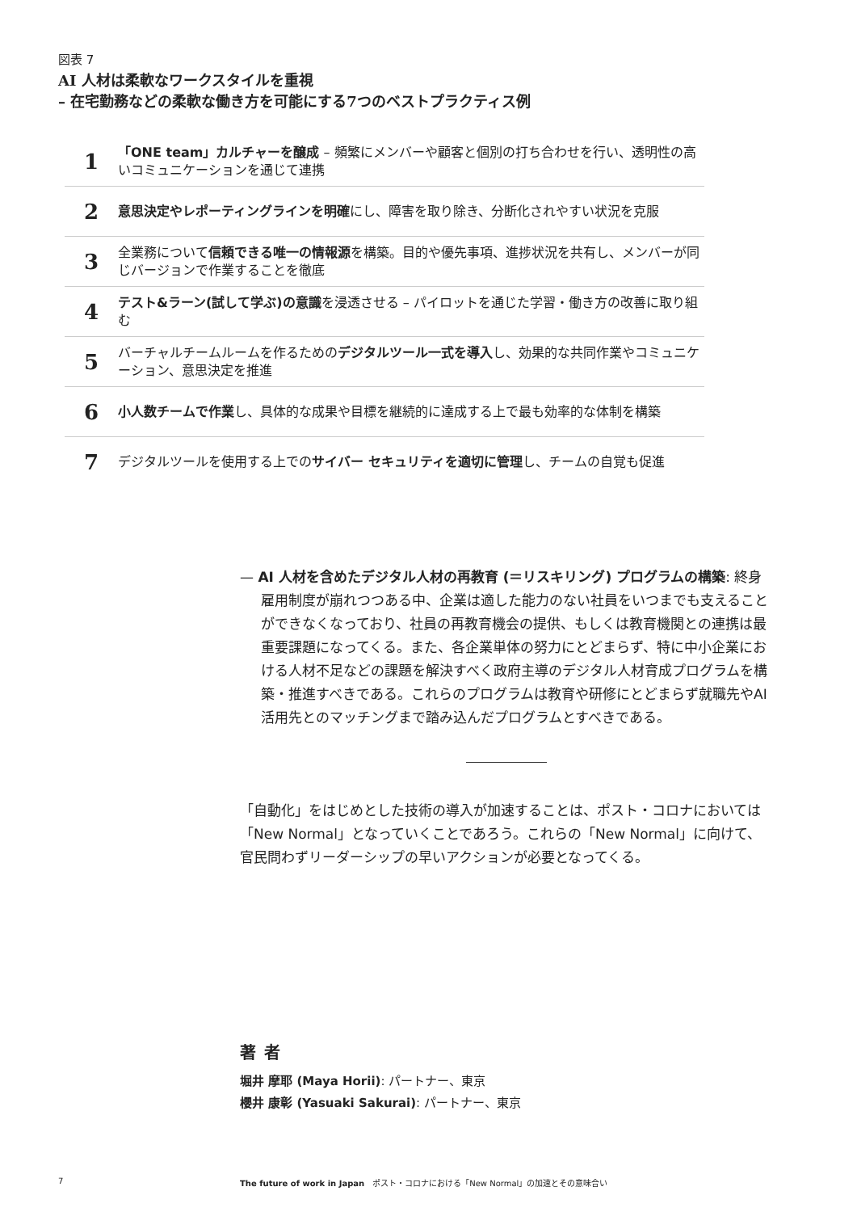図表 7
AI 人材は柔軟なワークスタイルを重視
– 在宅勤務などの柔軟な働き方を可能にする7つのベストプラクティス例
1
「ONE team」カルチャーを醸成 – 頻繁にメンバーや顧客と個別の打ち合わせを行い、透明性の高いコミュニケーションを通じて連携
2
意思決定やレポーティングラインを明確にし、障害を取り除き、分断化されやすい状況を克服
3
全業務について信頼できる唯一の情報源を構築。目的や優先事項、進捗状況を共有し、メンバーが同じバージョンで作業することを徹底
4
テスト&ラーン(試して学ぶ)の意識を浸透させる – パイロットを通じた学習・働き方の改善に取り組む
5
バーチャルチームルームを作るためのデジタルツール一式を導入し、効果的な共同作業やコミュニケーション、意思決定を推進
6
小人数チームで作業し、具体的な成果や目標を継続的に達成する上で最も効率的な体制を構築
7
デジタルツールを使用する上でのサイバー セキュリティを適切に管理し、チームの自覚も促進
— AI 人材を含めたデジタル人材の再教育 (＝リスキリング) プログラムの構築: 終身雇用制度が崩れつつある中、企業は適した能力のない社員をいつまでも支えることができなくなっており、社員の再教育機会の提供、もしくは教育機関との連携は最重要課題になってくる。また、各企業単体の努力にとどまらず、特に中小企業における人材不足などの課題を解決すべく政府主導のデジタル人材育成プログラムを構築・推進すべきである。これらのプログラムは教育や研修にとどまらず就職先やAI 活用先とのマッチングまで踏み込んだプログラムとすべきである。
「自動化」をはじめとした技術の導入が加速することは、ポスト・コロナにおいては「New Normal」となっていくことであろう。これらの「New Normal」に向けて、官民問わずリーダーシップの早いアクションが必要となってくる。
著者
堀井 摩耶 (Maya Horii): パートナー、東京
櫻井 康彰 (Yasuaki Sakurai): パートナー、東京
7 The future of work in Japan　ポスト・コロナにおける「New Normal」の加速とその意味合い